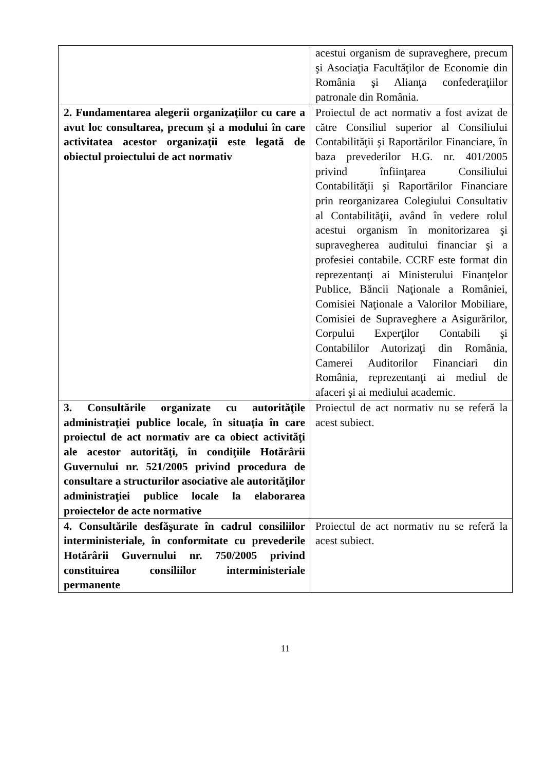| | acestui organism de supraveghere, precum şi Asociaţia Facultăţilor de Economie din România şi Alianţa confederaţiilor patronale din România. |
| 2. Fundamentarea alegerii organizaţiilor cu care a avut loc consultarea, precum şi a modului în care activitatea acestor organizaţii este legată de obiectul proiectului de act normativ | Proiectul de act normativ a fost avizat de către Consiliul superior al Consiliului Contabilităţii şi Raportărilor Financiare, în baza prevederilor H.G. nr. 401/2005 privind înfiinţarea Consiliului Contabilităţii şi Raportărilor Financiare prin reorganizarea Colegiului Consultativ al Contabilităţii, având în vedere rolul acestui organism în monitorizarea şi supravegherea auditului financiar şi a profesiei contabile. CCRF este format din reprezentanţi ai Ministerului Finanţelor Publice, Băncii Naţionale a României, Comisiei Naţionale a Valorilor Mobiliare, Comisiei de Supraveghere a Asigurărilor, Corpului Experţilor Contabili şi Contabililor Autorizaţi din România, Camerei Auditorilor Financiari din România, reprezentanţi ai mediul de afaceri şi ai mediului academic. |
| 3. Consultările organizate cu autorităţile administraţiei publice locale, în situaţia în care proiectul de act normativ are ca obiect activităţi ale acestor autorităţi, în condiţiile Hotărârii Guvernului nr. 521/2005 privind procedura de consultare a structurilor asociative ale autorităţilor administraţiei publice locale la elaborarea proiectelor de acte normative | Proiectul de act normativ nu se referă la acest subiect. |
| 4. Consultările desfăşurate în cadrul consiliilor interministeriale, în conformitate cu prevederile Hotărârii Guvernului nr. 750/2005 privind constituirea consiliilor interministeriale permanente | Proiectul de act normativ nu se referă la acest subiect. |
11